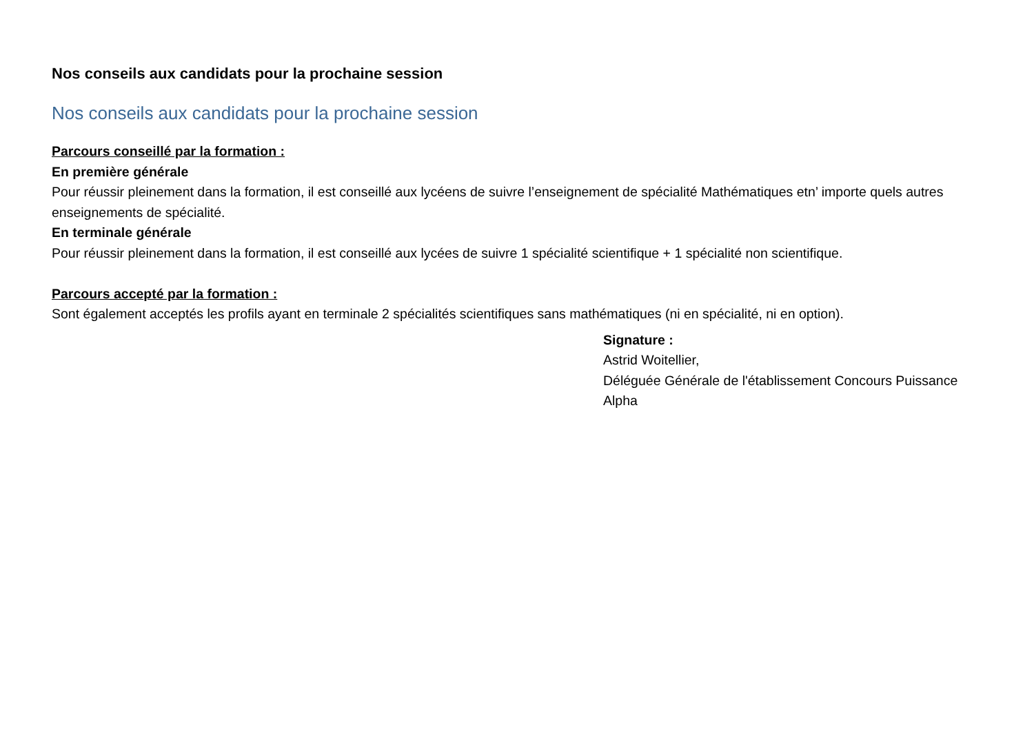Nos conseils aux candidats pour la prochaine session
Nos conseils aux candidats pour la prochaine session
Parcours conseillé par la formation :
En première générale
Pour réussir pleinement dans la formation, il est conseillé aux lycéens de suivre l’enseignement de spécialité Mathématiques etn’ importe quels autres enseignements de spécialité.
En terminale générale
Pour réussir pleinement dans la formation, il est conseillé aux lycées de suivre 1 spécialité scientifique + 1 spécialité non scientifique.
Parcours accepté par la formation :
Sont également acceptés les profils ayant en terminale 2 spécialités scientifiques sans mathématiques (ni en spécialité, ni en option).
Signature :
Astrid Woitellier,
Déléguée Générale de l'établissement Concours Puissance Alpha